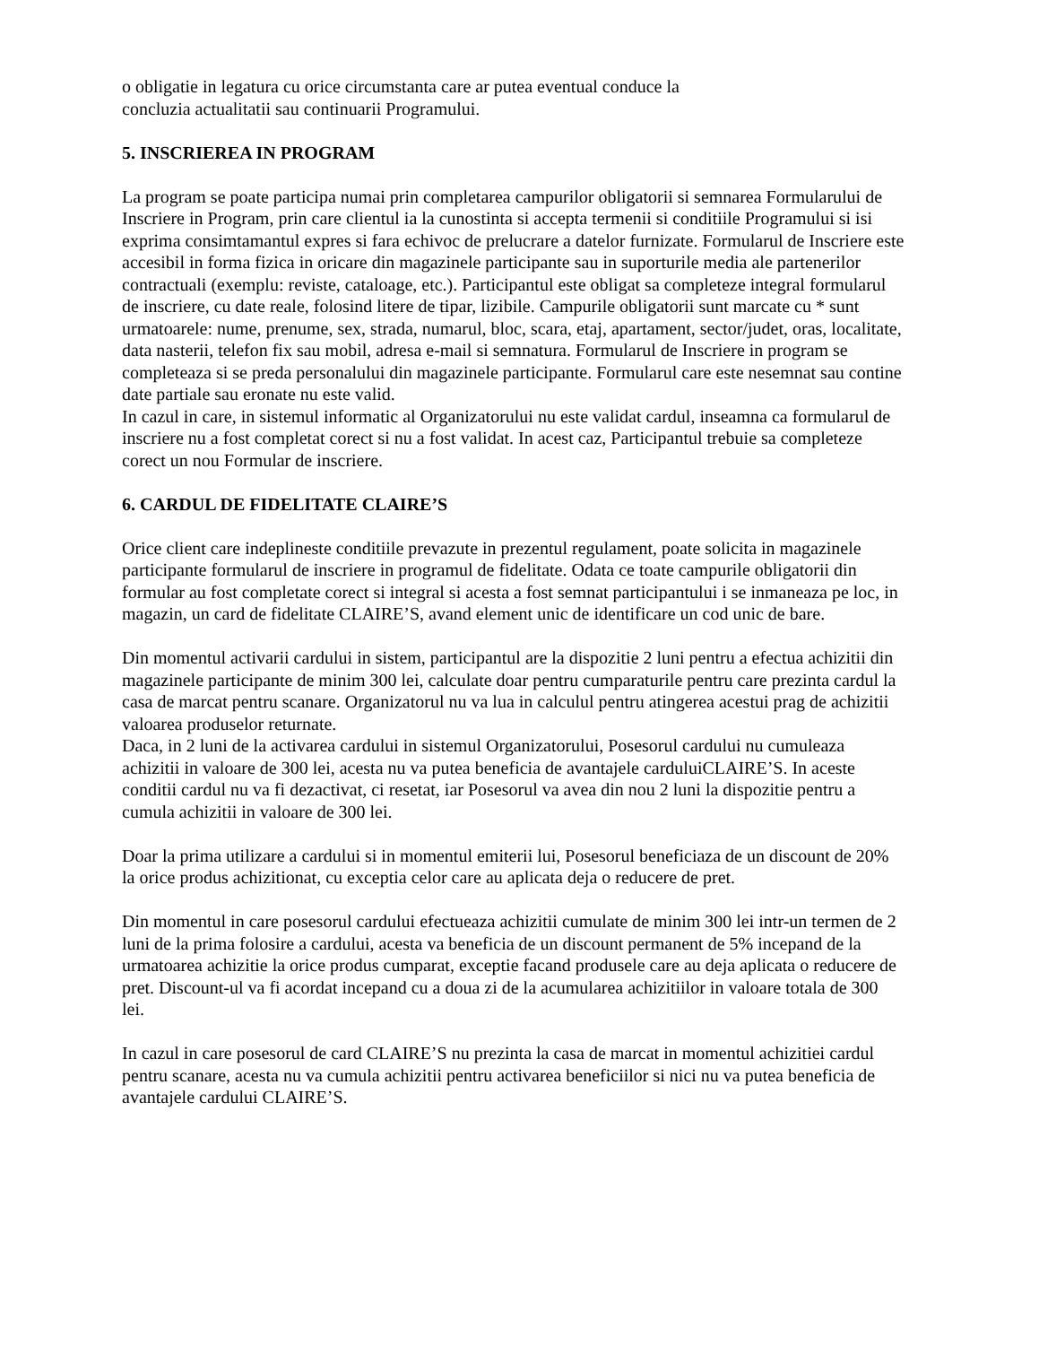o obligatie in legatura cu orice circumstanta care ar putea eventual conduce la
concluzia actualitatii sau continuarii Programului.
5. INSCRIEREA IN PROGRAM
La program se poate participa numai prin completarea campurilor obligatorii si semnarea Formularului de Inscriere in Program, prin care clientul ia la cunostinta si accepta termenii si conditiile Programului si isi exprima consimtamantul expres si fara echivoc de prelucrare a datelor furnizate. Formularul de Inscriere este accesibil in forma fizica in oricare din magazinele participante sau in suporturile media ale partenerilor contractuali (exemplu: reviste, cataloage, etc.). Participantul este obligat sa completeze integral formularul de inscriere, cu date reale, folosind litere de tipar, lizibile. Campurile obligatorii sunt marcate cu * sunt urmatoarele: nume, prenume, sex, strada, numarul, bloc, scara, etaj, apartament, sector/judet, oras, localitate, data nasterii, telefon fix sau mobil, adresa e-mail si semnatura. Formularul de Inscriere in program se completeaza si se preda personalului din magazinele participante. Formularul care este nesemnat sau contine date partiale sau eronate nu este valid.
In cazul in care, in sistemul informatic al Organizatorului nu este validat cardul, inseamna ca formularul de inscriere nu a fost completat corect si nu a fost validat. In acest caz, Participantul trebuie sa completeze corect un nou Formular de inscriere.
6. CARDUL DE FIDELITATE CLAIRE’S
Orice client care indeplineste conditiile prevazute in prezentul regulament, poate solicita in magazinele participante formularul de inscriere in programul de fidelitate. Odata ce toate campurile obligatorii din formular au fost completate corect si integral si acesta a fost semnat participantului i se inmaneaza pe loc, in magazin, un card de fidelitate CLAIRE’S, avand element unic de identificare un cod unic de bare.
Din momentul activarii cardului in sistem, participantul are la dispozitie 2 luni pentru a efectua achizitii din magazinele participante de minim 300 lei, calculate doar pentru cumparaturile pentru care prezinta cardul la casa de marcat pentru scanare. Organizatorul nu va lua in calculul pentru atingerea acestui prag de achizitii valoarea produselor returnate.
Daca, in 2 luni de la activarea cardului in sistemul Organizatorului, Posesorul cardului nu cumuleaza achizitii in valoare de 300 lei, acesta nu va putea beneficia de avantajele carduluiCLAIRE’S. In aceste conditii cardul nu va fi dezactivat, ci resetat, iar Posesorul va avea din nou 2 luni la dispozitie pentru a cumula achizitii in valoare de 300 lei.
Doar la prima utilizare a cardului si in momentul emiterii lui, Posesorul beneficiaza de un discount de 20% la orice produs achizitionat, cu exceptia celor care au aplicata deja o reducere de pret.
Din momentul in care posesorul cardului efectueaza achizitii cumulate de minim 300 lei intr-un termen de 2 luni de la prima folosire a cardului, acesta va beneficia de un discount permanent de 5% incepand de la urmatoarea achizitie la orice produs cumparat, exceptie facand produsele care au deja aplicata o reducere de pret. Discount-ul va fi acordat incepand cu a doua zi de la acumularea achizitiilor in valoare totala de 300 lei.
In cazul in care posesorul de card CLAIRE’S nu prezinta la casa de marcat in momentul achizitiei cardul pentru scanare, acesta nu va cumula achizitii pentru activarea beneficiilor si nici nu va putea beneficia de avantajele cardului CLAIRE’S.